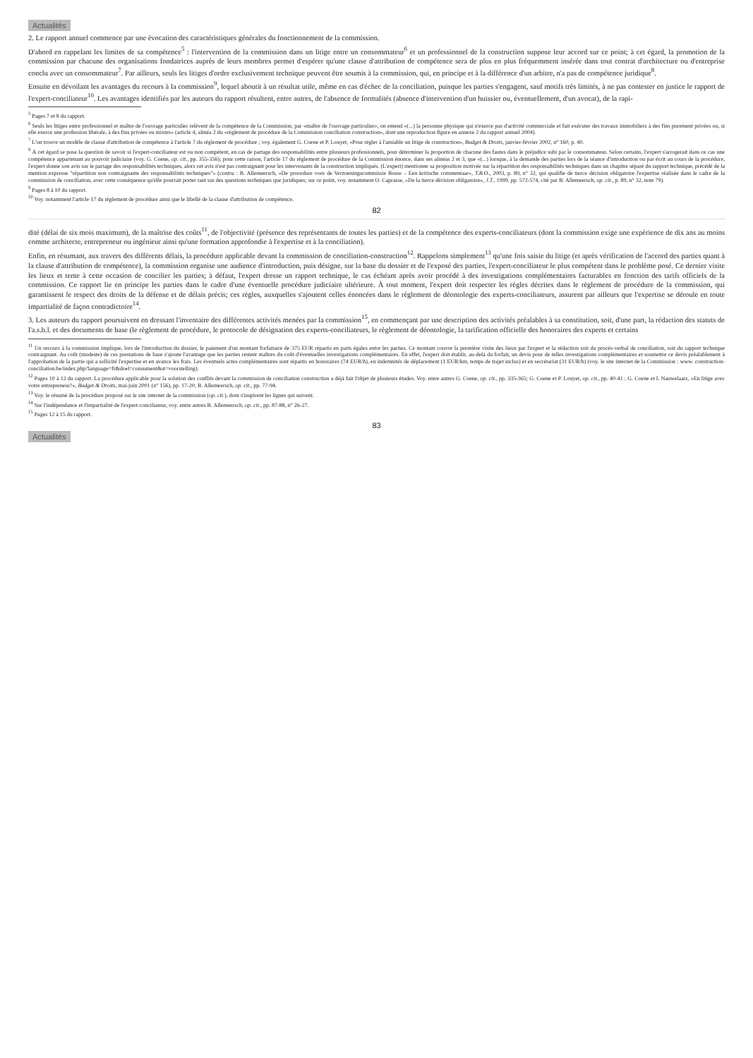Actualités
2. Le rapport annuel commence par une évocation des caractéristiques générales du fonctionnement de la commission.
D'abord en rappelant les limites de sa compétence<sup>5</sup> : l'intervention de la commission dans un litige entre un consommateur<sup>6</sup> et un professionnel de la construction suppose leur accord sur ce point; à cet égard, la promotion de la commission par chacune des organisations fondatrices auprès de leurs membres permet d'espérer qu'une clause d'attribution de compétence sera de plus en plus fréquemment insérée dans tout contrat d'architecture ou d'entreprise conclu avec un consommateur<sup>7</sup>. Par ailleurs, seuls les litiges d'ordre exclusivement technique peuvent être soumis à la commission, qui, en principe et à la différence d'un arbitre, n'a pas de compétence juridique<sup>8</sup>.
Ensuite en dévoilant les avantages du recours à la commission<sup>9</sup>, lequel aboutit à un résultat utile, même en cas d'échec de la conciliation, puisque les parties s'engagent, sauf motifs très limités, à ne pas contester en justice le rapport de l'expert-conciliateur<sup>10</sup>. Les avantages identifiés par les auteurs du rapport résultent, entre autres, de l'absence de formalités (absence d'intervention d'un huissier ou, éventuellement, d'un avocat), de la rapi-
<sup>5</sup> Pages 7 et 8 du rapport.
<sup>6</sup> Seuls les litiges entre professionnel et maître de l'ouvrage particulier relèvent de la compétence de la Commission; par «maître de l'ouvrage particulier», on entend «(...) la personne physique qui n'exerce pas d'activité commerciale et fait exécuter des travaux immobiliers à des fins purement privées ou, si elle exerce une profession libérale, à des fins privées ou mixtes» (article 4, alinéa 2 du «règlement de procédure de la Commission conciliation construction», dont une reproduction figure en annexe 2 du rapport annuel 2004).
<sup>7</sup> L'on trouve un modèle de clause d'attribution de compétence à l'article 7 du règlement de procédure ; voy. également G. Coene et P. Louyet, «Pour régler à l'amiable un litige de construction», Budget & Droits, janvier-février 2002, n° 160, p. 40.
<sup>8</sup> À cet égard se pose la question de savoir si l'expert-conciliateur est ou non compétent, en cas de partage des responsabilités entre plusieurs professionnels, pour déterminer la proportion de chacune des fautes dans le préjudice subi par le consommateur. Selon certains, l'expert s'arrogerait dans ce cas une compétence appartenant au pouvoir judiciaire (voy. G. Coene, op. cit., pp. 355-356); pour cette raison, l'article 17 du règlement de procédure de la Commission énonce, dans ses alinéas 2 et 3, que «(...) lorsque, à la demande des parties lors de la séance d'introduction ou par écrit au cours de la procédure, l'expert donne son avis sur le partage des responsabilités techniques, alors cet avis n'est pas contraignant pour les intervenants de la construction impliqués. (L'expert) mentionne sa proposition motivée sur la répartition des responsabilités techniques dans un chapitre séparé du rapport technique, précédé de la mention expresse "répartition non contraignante des responsabilités techniques"» (contra : B. Allemeersch, «De procedure voor de Verzoeningscommissie Bouw – Een kritische commentaar», T.B.O., 2003, p. 89, n° 32, qui qualifie de tierce décision obligatoire l'expertise réalisée dans le cadre de la commission de conciliation, avec cette conséquence qu'elle pourrait porter tant sur des questions techniques que juridiques; sur ce point, voy. notamment O. Caprasse, «De la tierce décision obligatoire», J.T., 1999, pp. 572-574, cité par B. Allemeersch, op. cit., p. 89, n° 32, note 79).
<sup>9</sup> Pages 8 à 10 du rapport.
<sup>10</sup> Voy. notamment l'article 17 du règlement de procédure ainsi que le libellé de la clause d'attribution de compétence.
82
dité (délai de six mois maximum), de la maîtrise des coûts<sup>11</sup>, de l'objectivité (présence des représentants de toutes les parties) et de la compétence des experts-conciliateurs (dont la commission exige une expérience de dix ans au moins comme architecte, entrepreneur ou ingénieur ainsi qu'une formation approfondie à l'expertise et à la conciliation).
Enfin, en résumant, aux travers des différents délais, la procédure applicable devant la commission de conciliation-construction<sup>12</sup>. Rappelons simplement<sup>13</sup> qu'une fois saisie du litige (et après vérification de l'accord des parties quant à la clause d'attribution de compétence), la commission organise une audience d'introduction, puis désigne, sur la base du dossier et de l'exposé des parties, l'expert-conciliateur le plus compétent dans le problème posé. Ce dernier visite les lieux et tente à cette occasion de concilier les parties; à défaut, l'expert dresse un rapport technique, le cas échéant après avoir procédé à des investigations complémentaires facturables en fonction des tarifs officiels de la commission. Ce rapport lie en principe les parties dans le cadre d'une éventuelle procédure judiciaire ultérieure. À tout moment, l'expert doit respecter les règles décrites dans le règlement de procédure de la commission, qui garantissent le respect des droits de la défense et de délais précis; ces règles, auxquelles s'ajoutent celles énoncées dans le règlement de déontologie des experts-conciliateurs, assurent par ailleurs que l'expertise se déroule en toute impartialité de façon contradictoire<sup>14</sup>.
3. Les auteurs du rapport poursuivent en dressant l'inventaire des différentes activités menées par la commission<sup>15</sup>, en commençant par une description des activités préalables à sa constitution, soit, d'une part, la rédaction des statuts de l'a.s.b.l. et des documents de base (le règlement de procédure, le protocole de désignation des experts-conciliateurs, le règlement de déontologie, la tarification officielle des honoraires des experts et certains
<sup>11</sup> Un recours à la commission implique, lors de l'introduction du dossier, le paiement d'un montant forfaitaire de 375 EUR répartis en parts égales entre les parties. Ce montant couvre la première visite des lieux par l'expert et la rédaction soit du procès-verbal de conciliation, soit du rapport technique contraignant. Au coût (modeste) de ces prestations de base s'ajoute l'avantage que les parties restent maîtres du coût d'éventuelles investigations complémentaires. En effet, l'expert doit établir, au-delà du forfait, un devis pour de telles investigations complémentaires et soumettre ce devis préalablement à l'approbation de la partie qui a sollicité l'expertise et en avance les frais. Les éventuels actes complémentaires sont répartis en honoraires (74 EUR/h), en indemnités de déplacement (1 EUR/km, temps de trajet inclus) et en secrétariat (31 EUR/h) (voy. le site internet de la Commission : www. construction-conciliation.be/index.php?language=fr&doel=consument&st=voorstelling).
<sup>12</sup> Pages 10 à 12 du rapport. La procédure applicable pour la solution des conflits devant la commission de conciliation construction a déjà fait l'objet de plusieurs études. Voy. entre autres G. Coene, op. cit., pp. 335-365; G. Coene et P. Louyet, op. cit., pp. 40-41 ; G. Coene et I. Nauwelaars, «En litige avec votre entrepreneur?», Budget & Droits, mai-juin 2001 (n° 156), pp. 17-20; B. Allemeersch, op. cit., pp. 77-94.
<sup>13</sup> Voy. le résumé de la procédure proposé sur le site internet de la commission (op. cit.), dont s'inspirent les lignes qui suivent.
<sup>14</sup> Sur l'indépendance et l'impartialité de l'expert-conciliateur, voy. entre autres B. Allemeersch, op. cit., pp. 87-88, n° 26-27.
<sup>15</sup> Pages 12 à 15 du rapport.
83
Actualités